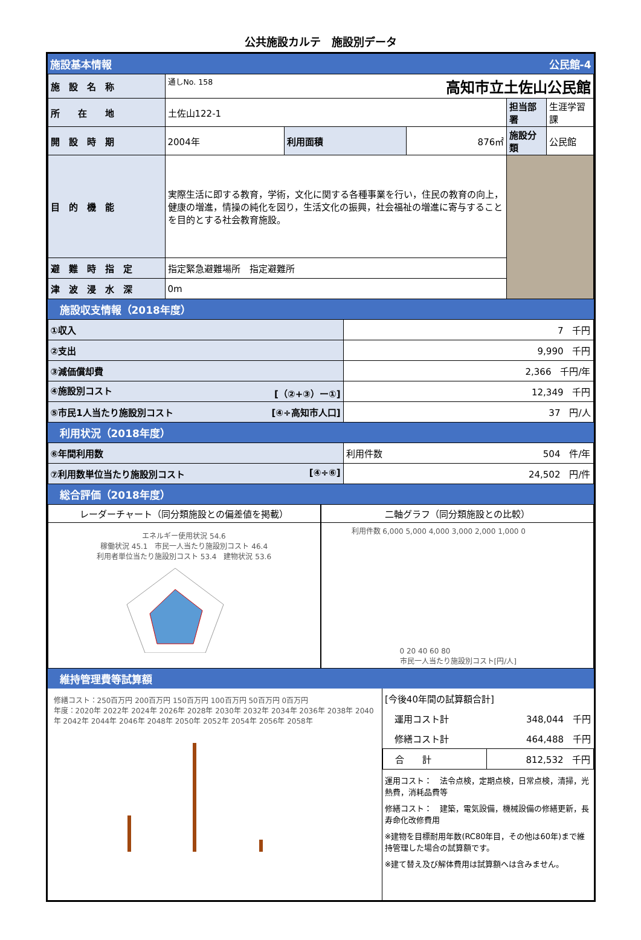公共施設カルテ　施設別データ
施設基本情報 公民館-4
| 施 設 名 称 | 通しNo. 158 高知市立土佐山公民館 | | | | |
| 所 在 地 | 土佐山122-1 | | | 担当部署 | 生涯学習課 |
| 開 設 時 期 | 2004年 | 利用面積 | 876㎡ | 施設分類 | 公民館 |
| 目 的 機 能 | 実際生活に即する教育，学術，文化に関する各種事業を行い，住民の教育の向上，健康の増進，情操の純化を図り，生活文化の振興，社会福祉の増進に寄与することを目的とする社会教育施設。 | | | | |
| 避 難 時 指 定 | 指定緊急避難場所 指定避難所 | | | | |
| 津 波 浸 水 深 | 0m | | | | |
施設収支情報（2018年度）
| ①収入 | 7 千円 |
| ②支出 | 9,990 千円 |
| ③減価償却費 | 2,366 千円/年 |
| ④施設別コスト [（②+③）ー①] | 12,349 千円 |
| ⑤市民1人当たり施設別コスト [④÷高知市人口] | 37 円/人 |
利用状況（2018年度）
| ⑥年間利用数 | 利用件数 504 件/年 |
| ⑦利用数単位当たり施設別コスト [④÷⑥] | 24,502 円/件 |
総合評価（2018年度）
レーダーチャート（同分類施設との偏差値を掲載）
エネルギー使用状況 54.6
稼働状況 45.1　市民一人当たり施設別コスト 46.4
利用者単位当たり施設別コスト 53.4　建物状況 53.6
二軸グラフ（同分類施設との比較）
利用件数 6,000 5,000 4,000 3,000 2,000 1,000 0
0 20 40 60 80
市民一人当たり施設別コスト[円/人]
維持管理費等試算額
修繕コスト：250百万円 200百万円 150百万円 100百万円 50百万円 0百万円
年度：2020年 2022年 2024年 2026年 2028年 2030年 2032年 2034年 2036年 2038年 2040年 2042年 2044年 2046年 2048年 2050年 2052年 2054年 2056年 2058年
| [今後40年間の試算額合計] | |
| 運用コスト計 | 348,044 千円 |
| 修繕コスト計 | 464,488 千円 |
| 合 計 | 812,532 千円 |
運用コスト：　法令点検，定期点検，日常点検，清掃，光熱費，消耗品費等
修繕コスト：　建築，電気設備，機械設備の修繕更新，長寿命化改修費用
※建物を目標耐用年数(RC80年目，その他は60年)まで維持管理した場合の試算額です。
※建て替え及び解体費用は試算額へは含みません。